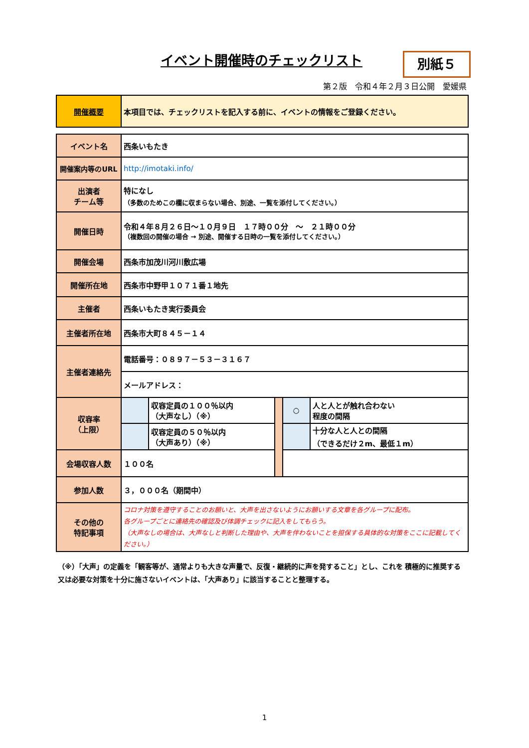イベント開催時のチェックリスト 別紙５
第２版　令和４年２月３日公開　愛媛県
| 開催概要 | 本項目では、チェックリストを記入する前に、イベントの情報をご登録ください。 |
| イベント名 | 西条いもたき | | | | |
| 開催案内等のURL | http://imotaki.info/ | | | | |
| 出演者 チーム等 | 特になし （多数のためこの欄に収まらない場合、別途、一覧を添付してください。） | | | | |
| 開催日時 | 令和４年８月２６日～１０月９日 １７時００分 ～ ２１時００分 （複数回の開催の場合 → 別途、開催する日時の一覧を添付してください。） | | | | |
| 開催会場 | 西条市加茂川河川敷広場 | | | | |
| 開催所在地 | 西条市中野甲１０７１番１地先 | | | | |
| 主催者 | 西条いもたき実行委員会 | | | | |
| 主催者所在地 | 西条市大町８４５－１４ | | | | |
| 主催者連絡先 | 電話番号：０８９７－５３－３１６７ | | | | |
| | メールアドレス： | | | | |
| 収容率 （上限） | | 収容定員の１００％以内 （大声なし）（※） | | ○ | 人と人とが触れ合わない 程度の間隔 |
| | | 収容定員の５０％以内 （大声あり）（※） | | | 十分な人と人との間隔 （できるだけ２m、最低１m） |
| 会場収容人数 | １００名 | | | | |
| 参加人数 | ３，０００名（期間中） | | | | |
| その他の 特記事項 | コロナ対策を遵守することのお願いと、大声を出さないようにお願いする文章を各グループに配布。 各グループごとに連絡先の確認及び体調チェックに記入をしてもらう。 （大声なしの場合は、大声なしと判断した理由や、大声を伴わないことを担保する具体的な対策をここに記載してください。） | | | | |
（※）「大声」の定義を「観客等が、通常よりも大きな声量で、反復・継続的に声を発すること」とし、これを 積極的に推奨する又は必要な対策を十分に施さないイベントは、「大声あり」に該当することと整理する。
1